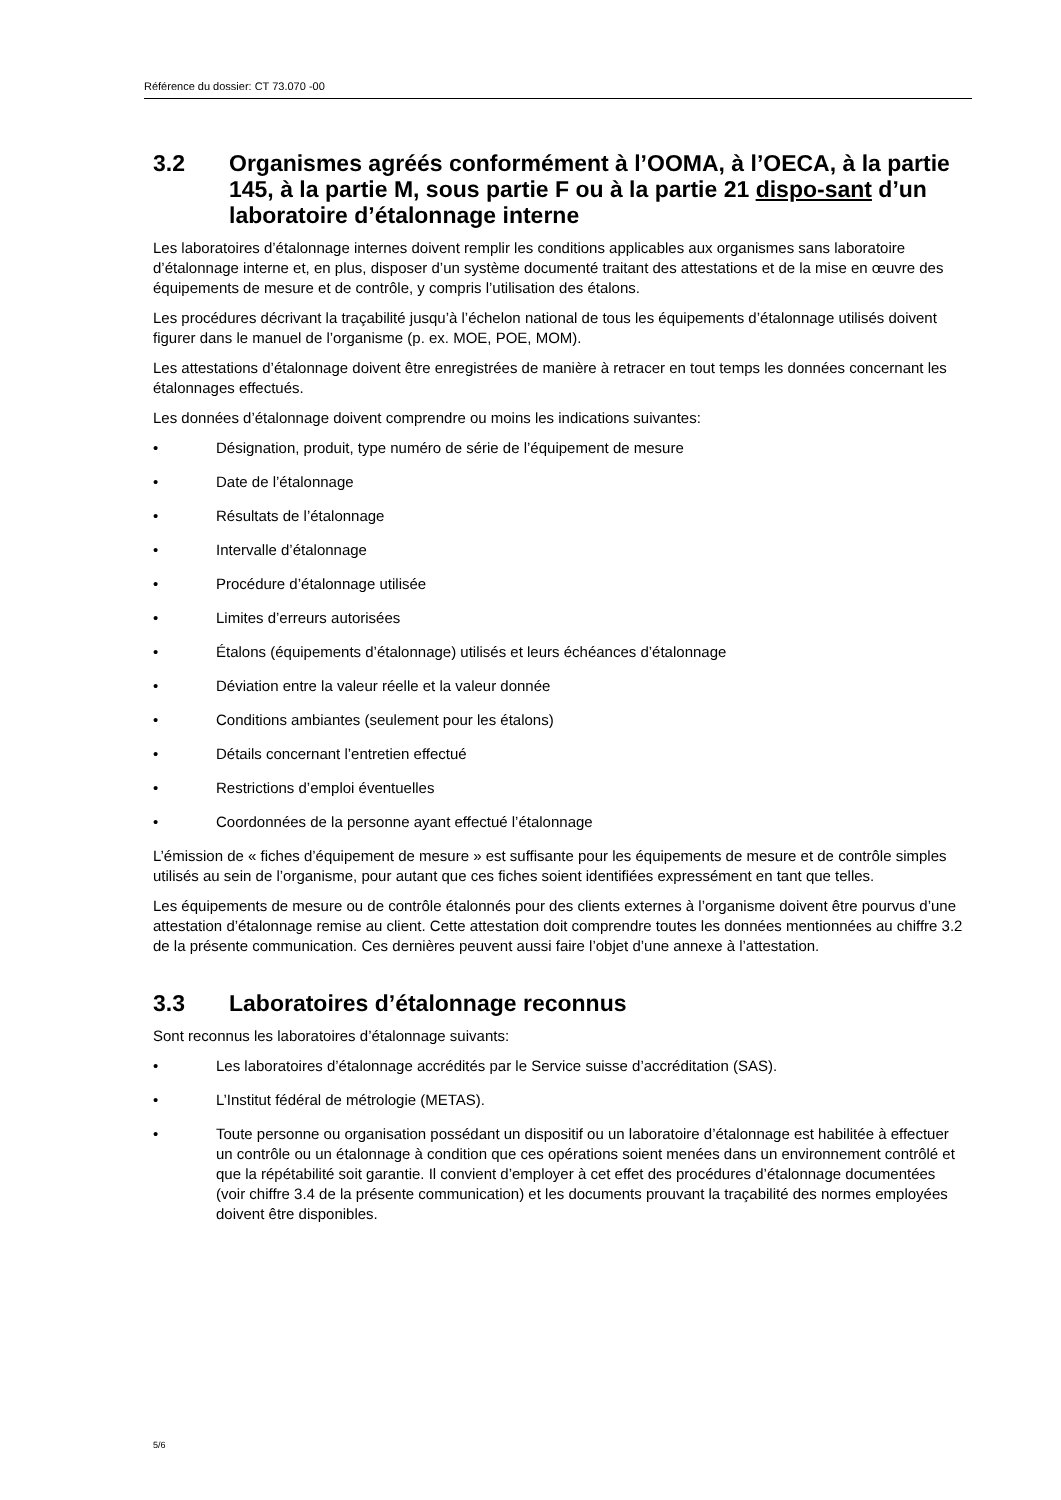Référence du dossier: CT 73.070 -00
3.2 Organismes agréés conformément à l’OOMA, à l’OECA, à la partie 145, à la partie M, sous partie F ou à la partie 21 dispo-sant d’un laboratoire d’étalonnage interne
Les laboratoires d’étalonnage internes doivent remplir les conditions applicables aux organismes sans laboratoire d’étalonnage interne et, en plus, disposer d’un système documenté traitant des attestations et de la mise en œuvre des équipements de mesure et de contrôle, y compris l’utilisation des étalons.
Les procédures décrivant la traçabilité jusqu’à l’échelon national de tous les équipements d’étalonnage utilisés doivent figurer dans le manuel de l’organisme (p. ex. MOE, POE, MOM).
Les attestations d’étalonnage doivent être enregistrées de manière à retracer en tout temps les données concernant les étalonnages effectués.
Les données d’étalonnage doivent comprendre ou moins les indications suivantes:
• Désignation, produit, type numéro de série de l’équipement de mesure
• Date de l’étalonnage
• Résultats de l’étalonnage
• Intervalle d’étalonnage
• Procédure d’étalonnage utilisée
• Limites d’erreurs autorisées
• Étalons (équipements d’étalonnage) utilisés et leurs échéances d’étalonnage
• Déviation entre la valeur réelle et la valeur donnée
• Conditions ambiantes (seulement pour les étalons)
• Détails concernant l’entretien effectué
• Restrictions d’emploi éventuelles
• Coordonnées de la personne ayant effectué l’étalonnage
L’émission de « fiches d’équipement de mesure » est suffisante pour les équipements de mesure et de contrôle simples utilisés au sein de l’organisme, pour autant que ces fiches soient identifiées expressément en tant que telles.
Les équipements de mesure ou de contrôle étalonnés pour des clients externes à l’organisme doivent être pourvus d’une attestation d’étalonnage remise au client. Cette attestation doit comprendre toutes les données mentionnées au chiffre 3.2 de la présente communication. Ces dernières peuvent aussi faire l’objet d’une annexe à l’attestation.
3.3 Laboratoires d’étalonnage reconnus
Sont reconnus les laboratoires d’étalonnage suivants:
• Les laboratoires d’étalonnage accrédités par le Service suisse d’accréditation (SAS).
• L’Institut fédéral de métrologie (METAS).
• Toute personne ou organisation possédant un dispositif ou un laboratoire d’étalonnage est habilitée à effectuer un contrôle ou un étalonnage à condition que ces opérations soient menées dans un environnement contrôlé et que la répétabilité soit garantie. Il convient d’employer à cet effet des procédures d’étalonnage documentées (voir chiffre 3.4 de la présente communication) et les documents prouvant la traçabilité des normes employées doivent être disponibles.
5/6